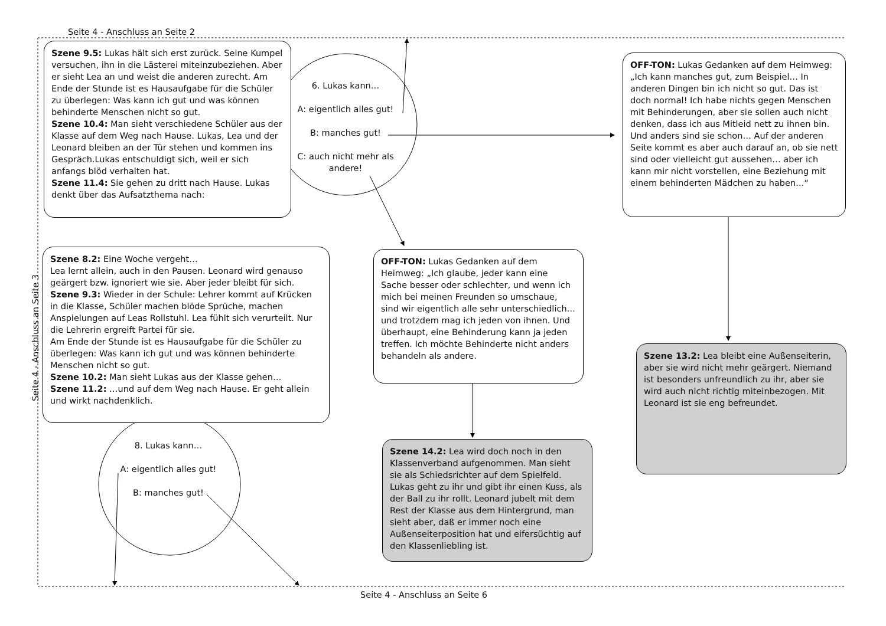Seite 4 - Anschluss an Seite 2
Seite 4 - Anschluss an Seite 6
Seite 4 - Anschluss an Seite 3
Szene 9.5: Lukas hält sich erst zurück. Seine Kumpel versuchen, ihn in die Lästerei miteinzubeziehen. Aber er sieht Lea an und weist die anderen zurecht. Am Ende der Stunde ist es Hausaufgabe für die Schüler zu überlegen: Was kann ich gut und was können behinderte Menschen nicht so gut.
Szene 10.4: Man sieht verschiedene Schüler aus der Klasse auf dem Weg nach Hause. Lukas, Lea und der Leonard bleiben an der Tür stehen und kommen ins Gespräch.Lukas entschuldigt sich, weil er sich anfangs blöd verhalten hat.
Szene 11.4: Sie gehen zu dritt nach Hause. Lukas denkt über das Aufsatzthema nach:
6. Lukas kann…
A: eigentlich alles gut!
B: manches gut!
C: auch nicht mehr als andere!
OFF-TON: Lukas Gedanken auf dem Heimweg: „Ich kann manches gut, zum Beispiel… In anderen Dingen bin ich nicht so gut. Das ist doch normal! Ich habe nichts gegen Menschen mit Behinderungen, aber sie sollen auch nicht denken, dass ich aus Mitleid nett zu ihnen bin. Und anders sind sie schon… Auf der anderen Seite kommt es aber auch darauf an, ob sie nett sind oder vielleicht gut aussehen… aber ich kann mir nicht vorstellen, eine Beziehung mit einem behinderten Mädchen zu haben…“
Szene 8.2: Eine Woche vergeht…
Lea lernt allein, auch in den Pausen. Leonard wird genauso geärgert bzw. ignoriert wie sie. Aber jeder bleibt für sich.
Szene 9.3: Wieder in der Schule: Lehrer kommt auf Krücken in die Klasse, Schüler machen blöde Sprüche, machen Anspielungen auf Leas Rollstuhl. Lea fühlt sich verurteilt. Nur die Lehrerin ergreift Partei für sie.
Am Ende der Stunde ist es Hausaufgabe für die Schüler zu überlegen: Was kann ich gut und was können behinderte Menschen nicht so gut.
Szene 10.2: Man sieht Lukas aus der Klasse gehen…
Szene 11.2: …und auf dem Weg nach Hause. Er geht allein und wirkt nachdenklich.
OFF-TON: Lukas Gedanken auf dem Heimweg: „Ich glaube, jeder kann eine Sache besser oder schlechter, und wenn ich mich bei meinen Freunden so umschaue, sind wir eigentlich alle sehr unterschiedlich…und trotzdem mag ich jeden von ihnen. Und überhaupt, eine Behinderung kann ja jeden treffen. Ich möchte Behinderte nicht anders behandeln als andere.
Szene 13.2: Lea bleibt eine Außenseiterin, aber sie wird nicht mehr geärgert. Niemand ist besonders unfreundlich zu ihr, aber sie wird auch nicht richtig miteinbezogen. Mit Leonard ist sie eng befreundet.
8. Lukas kann…
A: eigentlich alles gut!
B: manches gut!
Szene 14.2: Lea wird doch noch in den Klassenverband aufgenommen. Man sieht sie als Schiedsrichter auf dem Spielfeld. Lukas geht zu ihr und gibt ihr einen Kuss, als der Ball zu ihr rollt. Leonard jubelt mit dem Rest der Klasse aus dem Hintergrund, man sieht aber, daß er immer noch eine Außenseiterposition hat und eifersüchtig auf den Klassenliebling ist.